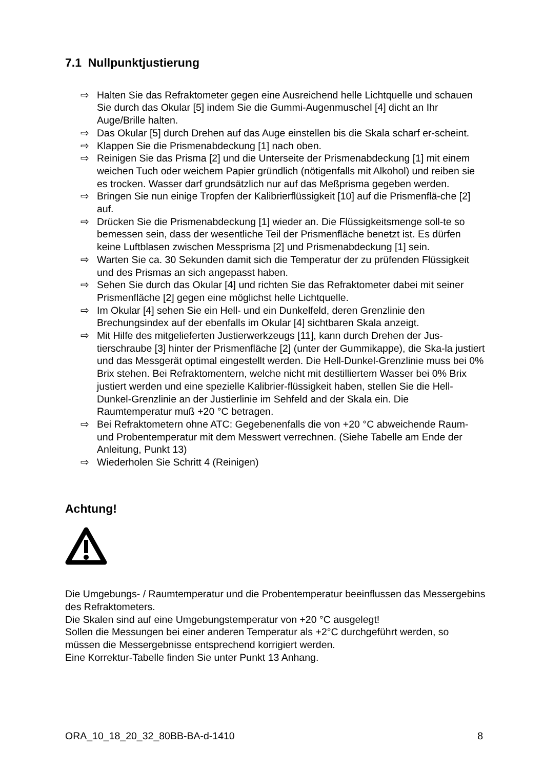7.1 Nullpunktjustierung
⇨ Halten Sie das Refraktometer gegen eine Ausreichend helle Lichtquelle und schauen Sie durch das Okular [5] indem Sie die Gummi-Augenmuschel [4] dicht an Ihr Auge/Brille halten.
⇨ Das Okular [5] durch Drehen auf das Auge einstellen bis die Skala scharf er-scheint.
⇨ Klappen Sie die Prismenabdeckung [1] nach oben.
⇨ Reinigen Sie das Prisma [2] und die Unterseite der Prismenabdeckung [1] mit einem weichen Tuch oder weichem Papier gründlich (nötigenfalls mit Alkohol) und reiben sie es trocken. Wasser darf grundsätzlich nur auf das Meßprisma gegeben werden.
⇨ Bringen Sie nun einige Tropfen der Kalibrierflüssigkeit [10] auf die Prismenflä-che [2] auf.
⇨ Drücken Sie die Prismenabdeckung [1] wieder an. Die Flüssigkeitsmenge soll-te so bemessen sein, dass der wesentliche Teil der Prismenfläche benetzt ist. Es dürfen keine Luftblasen zwischen Messprisma [2] und Prismenabdeckung [1] sein.
⇨ Warten Sie ca. 30 Sekunden damit sich die Temperatur der zu prüfenden Flüssigkeit und des Prismas an sich angepasst haben.
⇨ Sehen Sie durch das Okular [4] und richten Sie das Refraktometer dabei mit seiner Prismenfläche [2] gegen eine möglichst helle Lichtquelle.
⇨ Im Okular [4] sehen Sie ein Hell- und ein Dunkelfeld, deren Grenzlinie den Brechungsindex auf der ebenfalls im Okular [4] sichtbaren Skala anzeigt.
⇨ Mit Hilfe des mitgelieferten Justierwerkzeugs [11], kann durch Drehen der Jus-tierschraube [3] hinter der Prismenfläche [2] (unter der Gummikappe), die Ska-la justiert und das Messgerät optimal eingestellt werden. Die Hell-Dunkel-Grenzlinie muss bei 0% Brix stehen. Bei Refraktomentern, welche nicht mit destilliertem Wasser bei 0% Brix justiert werden und eine spezielle Kalibrier-flüssigkeit haben, stellen Sie die Hell-Dunkel-Grenzlinie an der Justierlinie im Sehfeld and der Skala ein. Die Raumtemperatur muß +20 °C betragen.
⇨ Bei Refraktometern ohne ATC: Gegebenenfalls die von +20 °C abweichende Raum- und Probentemperatur mit dem Messwert verrechnen. (Siehe Tabelle am Ende der Anleitung, Punkt 13)
⇨ Wiederholen Sie Schritt 4 (Reinigen)
Achtung!
Die Umgebungs- / Raumtemperatur und die Probentemperatur beeinflussen das Messergebins des Refraktometers.
Die Skalen sind auf eine Umgebungstemperatur von +20 °C ausgelegt!
Sollen die Messungen bei einer anderen Temperatur als +2°C durchgeführt werden, so müssen die Messergebnisse entsprechend korrigiert werden.
Eine Korrektur-Tabelle finden Sie unter Punkt 13 Anhang.
ORA_10_18_20_32_80BB-BA-d-1410 8